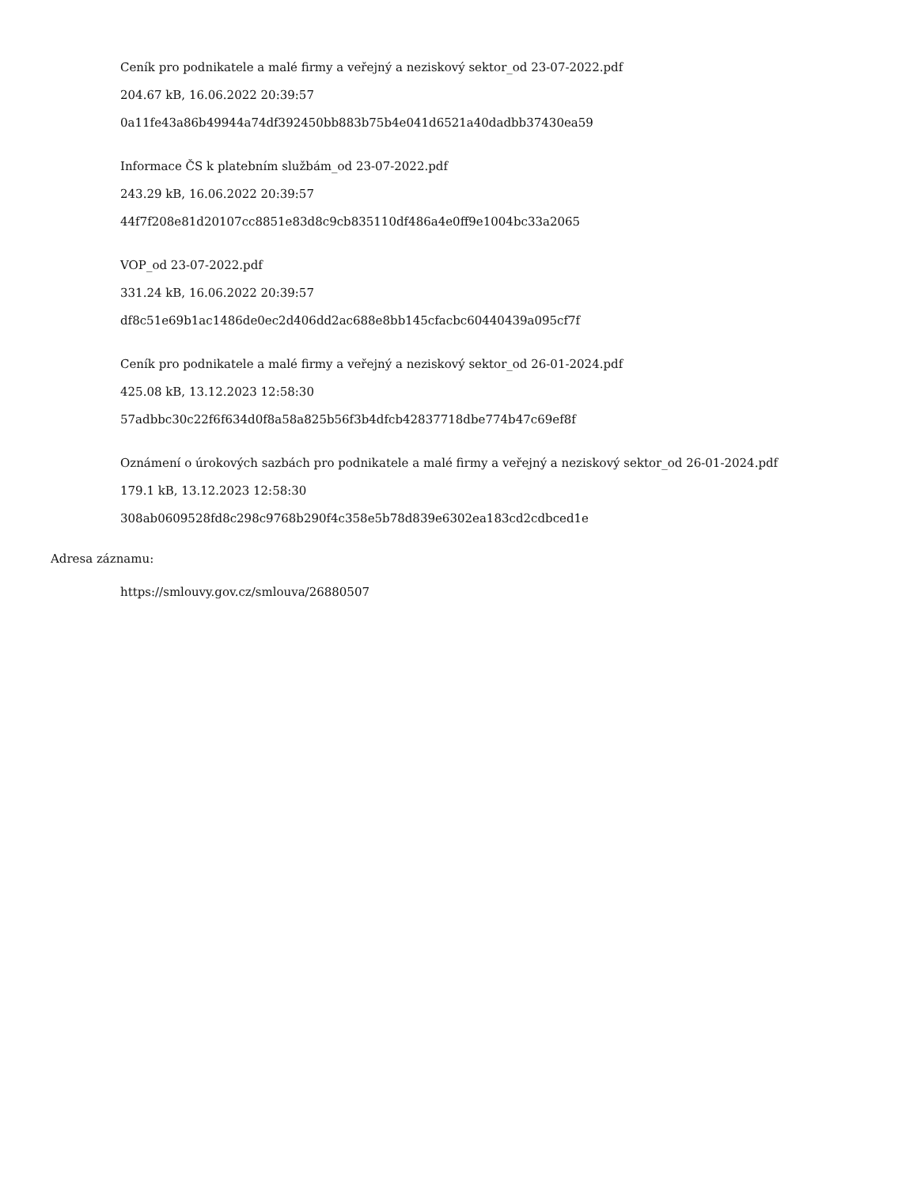Ceník pro podnikatele a malé firmy a veřejný a neziskový sektor_od 23-07-2022.pdf
204.67 kB, 16.06.2022 20:39:57
0a11fe43a86b49944a74df392450bb883b75b4e041d6521a40dadbb37430ea59
Informace ČS k platebním službám_od 23-07-2022.pdf
243.29 kB, 16.06.2022 20:39:57
44f7f208e81d20107cc8851e83d8c9cb835110df486a4e0ff9e1004bc33a2065
VOP_od 23-07-2022.pdf
331.24 kB, 16.06.2022 20:39:57
df8c51e69b1ac1486de0ec2d406dd2ac688e8bb145cfacbc60440439a095cf7f
Ceník pro podnikatele a malé firmy a veřejný a neziskový sektor_od 26-01-2024.pdf
425.08 kB, 13.12.2023 12:58:30
57adbbc30c22f6f634d0f8a58a825b56f3b4dfcb42837718dbe774b47c69ef8f
Oznámení o úrokových sazbách pro podnikatele a malé firmy a veřejný a neziskový sektor_od 26-01-2024.pdf
179.1 kB, 13.12.2023 12:58:30
308ab0609528fd8c298c9768b290f4c358e5b78d839e6302ea183cd2cdbced1e
Adresa záznamu:
https://smlouvy.gov.cz/smlouva/26880507